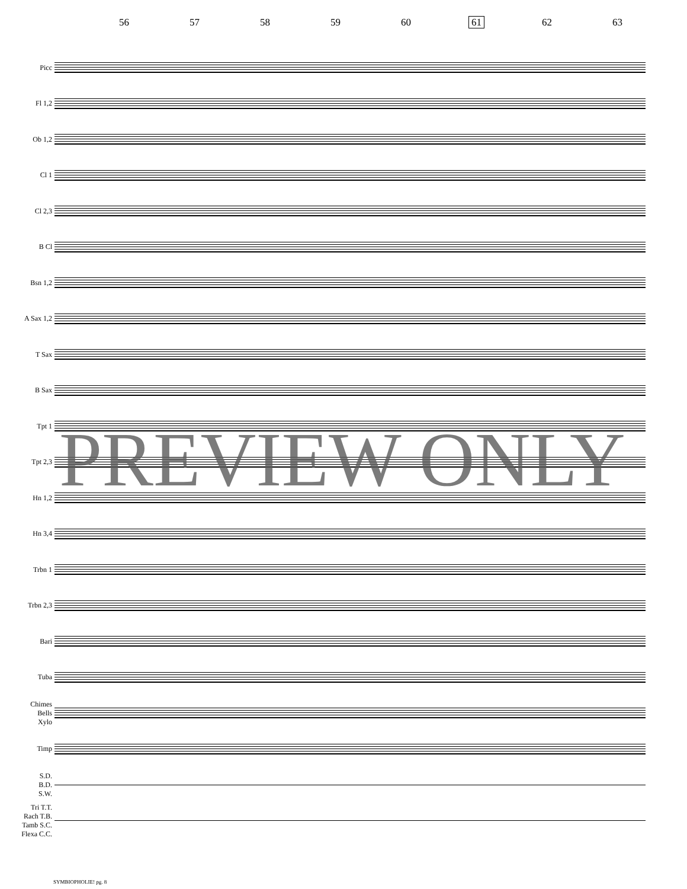56 57 58 59 60 61 62 63
Picc
Fl 1,2
Ob 1,2
Cl 1
Cl 2,3
B Cl
Bsn 1,2
A Sax 1,2
T Sax
B Sax
Tpt 1
Tpt 2,3
Hn 1,2
Hn 3,4
Trbn 1
Trbn 2,3
Bari
Tuba
Chimes
Bells
Xylo
Timp
S.D.
B.D.
S.W.
Tri T.T.
Rach T.B.
Tamb S.C.
Flexa C.C.
PREVIEW ONLY
SYMBIOPHOLIE! pg. 8